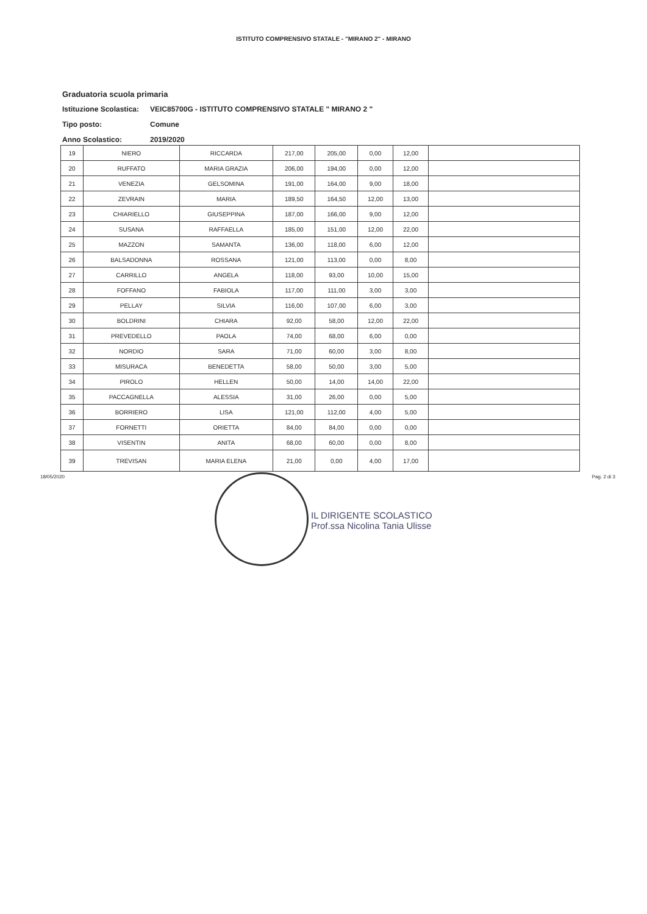ISTITUTO COMPRENSIVO STATALE - "MIRANO 2" - MIRANO
Graduatoria scuola primaria
Istituzione Scolastica: VEIC85700G - ISTITUTO COMPRENSIVO STATALE " MIRANO 2 "
Tipo posto: Comune
Anno Scolastico: 2019/2020
| 19 | NIERO | RICCARDA | 217,00 | 205,00 | 0,00 | 12,00 | |
| 20 | RUFFATO | MARIA GRAZIA | 206,00 | 194,00 | 0,00 | 12,00 | |
| 21 | VENEZIA | GELSOMINA | 191,00 | 164,00 | 9,00 | 18,00 | |
| 22 | ZEVRAIN | MARIA | 189,50 | 164,50 | 12,00 | 13,00 | |
| 23 | CHIARIELLO | GIUSEPPINA | 187,00 | 166,00 | 9,00 | 12,00 | |
| 24 | SUSANA | RAFFAELLA | 185,00 | 151,00 | 12,00 | 22,00 | |
| 25 | MAZZON | SAMANTA | 136,00 | 118,00 | 6,00 | 12,00 | |
| 26 | BALSADONNA | ROSSANA | 121,00 | 113,00 | 0,00 | 8,00 | |
| 27 | CARRILLO | ANGELA | 118,00 | 93,00 | 10,00 | 15,00 | |
| 28 | FOFFANO | FABIOLA | 117,00 | 111,00 | 3,00 | 3,00 | |
| 29 | PELLAY | SILVIA | 116,00 | 107,00 | 6,00 | 3,00 | |
| 30 | BOLDRINI | CHIARA | 92,00 | 58,00 | 12,00 | 22,00 | |
| 31 | PREVEDELLO | PAOLA | 74,00 | 68,00 | 6,00 | 0,00 | |
| 32 | NORDIO | SARA | 71,00 | 60,00 | 3,00 | 8,00 | |
| 33 | MISURACA | BENEDETTA | 58,00 | 50,00 | 3,00 | 5,00 | |
| 34 | PIROLO | HELLEN | 50,00 | 14,00 | 14,00 | 22,00 | |
| 35 | PACCAGNELLA | ALESSIA | 31,00 | 26,00 | 0,00 | 5,00 | |
| 36 | BORRIERO | LISA | 121,00 | 112,00 | 4,00 | 5,00 | |
| 37 | FORNETTI | ORIETTA | 84,00 | 84,00 | 0,00 | 0,00 | |
| 38 | VISENTIN | ANITA | 68,00 | 60,00 | 0,00 | 8,00 | |
| 39 | TREVISAN | MARIA ELENA | 21,00 | 0,00 | 4,00 | 17,00 | |
18/05/2020 Pag. 2 di 3
IL DIRIGENTE SCOLASTICO
Prof.ssa Nicolina Tania Ulisse